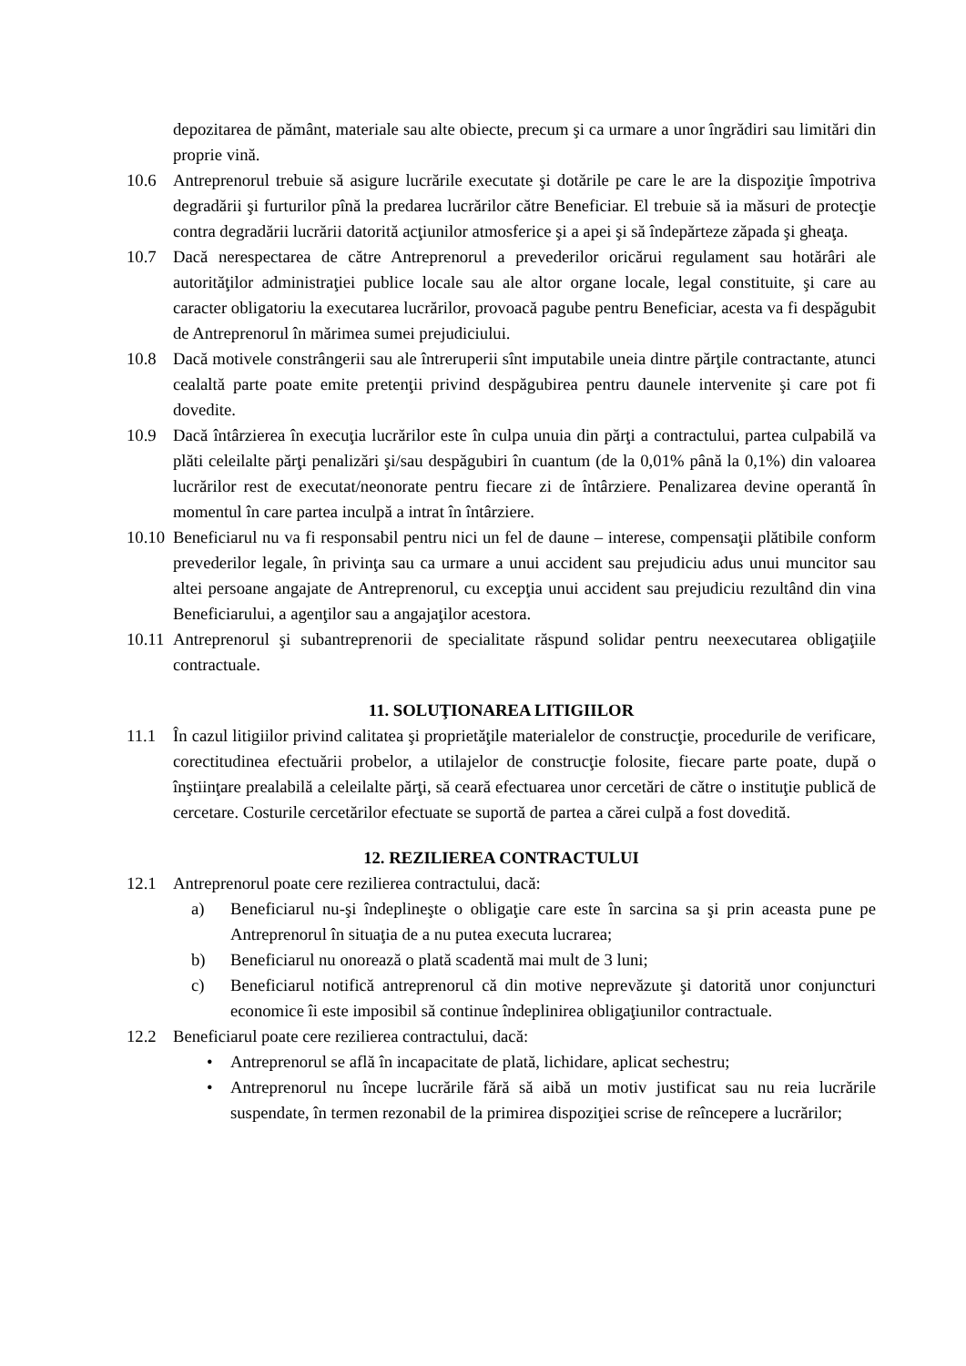depozitarea de pământ, materiale sau alte obiecte, precum şi ca urmare a unor îngrădiri sau limitări din proprie vină.
10.6 Antreprenorul trebuie să asigure lucrările executate şi dotările pe care le are la dispoziţie împotriva degradării şi furturilor pînă la predarea lucrărilor către Beneficiar. El trebuie să ia măsuri de protecţie contra degradării lucrării datorită acţiunilor atmosferice şi a apei şi să îndepărteze zăpada şi gheaţa.
10.7 Dacă nerespectarea de către Antreprenorul a prevederilor oricărui regulament sau hotărâri ale autorităţilor administraţiei publice locale sau ale altor organe locale, legal constituite, şi care au caracter obligatoriu la executarea lucrărilor, provoacă pagube pentru Beneficiar, acesta va fi despăgubit de Antreprenorul în mărimea sumei prejudiciului.
10.8 Dacă motivele constrângerii sau ale întreruperii sînt imputabile uneia dintre părţile contractante, atunci cealaltă parte poate emite pretenţii privind despăgubirea pentru daunele intervenite şi care pot fi dovedite.
10.9 Dacă întârzierea în execuţia lucrărilor este în culpa unuia din părţi a contractului, partea culpabilă va plăti celeilalte părţi penalizări şi/sau despăgubiri în cuantum (de la 0,01% până la 0,1%) din valoarea lucrărilor rest de executat/neonorate pentru fiecare zi de întârziere. Penalizarea devine operantă în momentul în care partea inculpă a intrat în întârziere.
10.10
Beneficiarul nu va fi responsabil pentru nici un fel de daune – interese, compensaţii plătibile conform prevederilor legale, în privinţa sau ca urmare a unui accident sau prejudiciu adus unui muncitor sau altei persoane angajate de Antreprenorul, cu excepţia unui accident sau prejudiciu rezultând din vina Beneficiarului, a agenţilor sau a angajaţilor acestora.
10.11
Antreprenorul şi subantreprenorii de specialitate răspund solidar pentru neexecutarea obligaţiile contractuale.
11. SOLUŢIONAREA LITIGIILOR
11.1 În cazul litigiilor privind calitatea şi proprietăţile materialelor de construcţie, procedurile de verificare, corectitudinea efectuării probelor, a utilajelor de construcţie folosite, fiecare parte poate, după o înştiinţare prealabilă a celeilalte părţi, să ceară efectuarea unor cercetări de către o instituţie publică de cercetare. Costurile cercetărilor efectuate se suportă de partea a cărei culpă a fost dovedită.
12. REZILIEREA CONTRACTULUI
12.1 Antreprenorul poate cere rezilierea contractului, dacă:
a) Beneficiarul nu-şi îndeplineşte o obligaţie care este în sarcina sa şi prin aceasta pune pe Antreprenorul în situaţia de a nu putea executa lucrarea;
b) Beneficiarul nu onorează o plată scadentă mai mult de 3 luni;
c) Beneficiarul notifică antreprenorul că din motive neprevăzute şi datorită unor conjuncturi economice îi este imposibil să continue îndeplinirea obligaţiunilor contractuale.
12.2 Beneficiarul poate cere rezilierea contractului, dacă:
• Antreprenorul se află în incapacitate de plată, lichidare, aplicat sechestru;
• Antreprenorul nu începe lucrările fără să aibă un motiv justificat sau nu reia lucrările suspendate, în termen rezonabil de la primirea dispoziţiei scrise de reîncepere a lucrărilor;